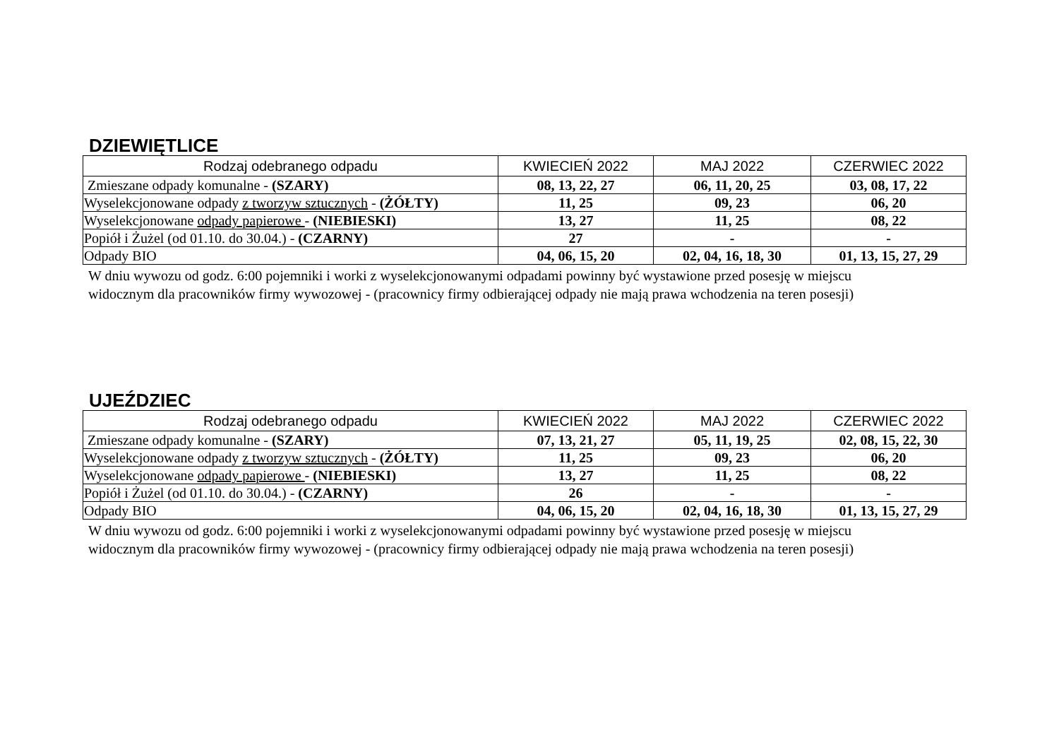DZIEWIĘTLICE
| Rodzaj odebranego odpadu | KWIECIEŃ 2022 | MAJ 2022 | CZERWIEC 2022 |
| --- | --- | --- | --- |
| Zmieszane odpady komunalne - (SZARY) | 08, 13, 22, 27 | 06, 11, 20, 25 | 03, 08, 17, 22 |
| Wyselekcjonowane odpady z tworzyw sztucznych - (ŻÓŁTY) | 11, 25 | 09, 23 | 06, 20 |
| Wyselekcjonowane odpady papierowe - (NIEBIESKI) | 13, 27 | 11, 25 | 08, 22 |
| Popiół i Żużel (od 01.10. do 30.04.) - (CZARNY) | 27 | - | - |
| Odpady BIO | 04, 06, 15, 20 | 02, 04, 16, 18, 30 | 01, 13, 15, 27, 29 |
W dniu wywozu od godz. 6:00 pojemniki i worki z wyselekcjonowanymi odpadami powinny być wystawione przed posesję w miejscu
widocznym dla pracowników firmy wywozowej - (pracownicy firmy odbierającej odpady nie mają prawa wchodzenia na teren posesji)
UJEŹDZIEC
| Rodzaj odebranego odpadu | KWIECIEŃ 2022 | MAJ 2022 | CZERWIEC 2022 |
| --- | --- | --- | --- |
| Zmieszane odpady komunalne - (SZARY) | 07, 13, 21, 27 | 05, 11, 19, 25 | 02, 08, 15, 22, 30 |
| Wyselekcjonowane odpady z tworzyw sztucznych - (ŻÓŁTY) | 11, 25 | 09, 23 | 06, 20 |
| Wyselekcjonowane odpady papierowe - (NIEBIESKI) | 13, 27 | 11, 25 | 08, 22 |
| Popiół i Żużel (od 01.10. do 30.04.) - (CZARNY) | 26 | - | - |
| Odpady BIO | 04, 06, 15, 20 | 02, 04, 16, 18, 30 | 01, 13, 15, 27, 29 |
W dniu wywozu od godz. 6:00 pojemniki i worki z wyselekcjonowanymi odpadami powinny być wystawione przed posesję w miejscu
widocznym dla pracowników firmy wywozowej - (pracownicy firmy odbierającej odpady nie mają prawa wchodzenia na teren posesji)